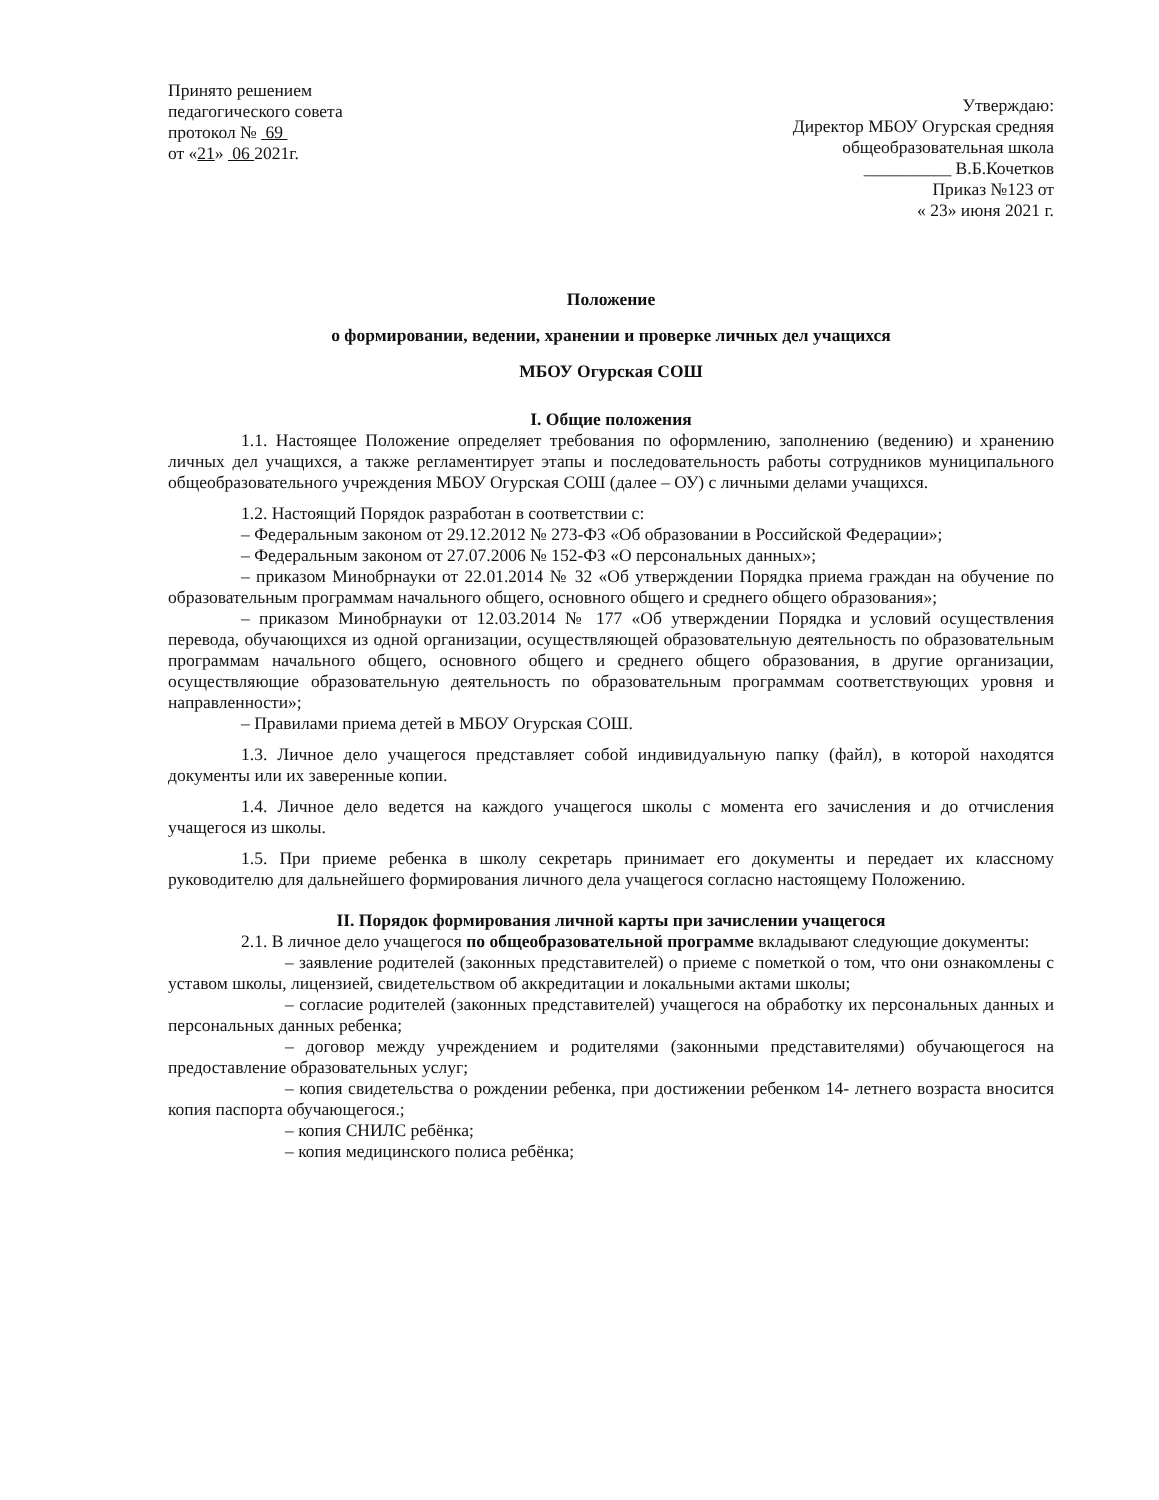Принято решением
педагогического совета
протокол № 69
от «21» 06 2021г.
Утверждаю:
Директор МБОУ Огурская средняя
общеобразовательная школа
__________ В.Б.Кочетков
Приказ №123 от
« 23» июня 2021 г.
Положение
о формировании, ведении, хранении и проверке личных дел учащихся
МБОУ Огурская СОШ
I. Общие положения
1.1. Настоящее Положение определяет требования по оформлению, заполнению (ведению) и хранению личных дел учащихся, а также регламентирует этапы и последовательность работы сотрудников муниципального общеобразовательного учреждения МБОУ Огурская СОШ (далее – ОУ) с личными делами учащихся.
1.2. Настоящий Порядок разработан в соответствии с:
– Федеральным законом от 29.12.2012 № 273-ФЗ «Об образовании в Российской Федерации»;
– Федеральным законом от 27.07.2006 № 152-ФЗ «О персональных данных»;
– приказом Минобрнауки от 22.01.2014 № 32 «Об утверждении Порядка приема граждан на обучение по образовательным программам начального общего, основного общего и среднего общего образования»;
– приказом Минобрнауки от 12.03.2014 № 177 «Об утверждении Порядка и условий осуществления перевода, обучающихся из одной организации, осуществляющей образовательную деятельность по образовательным программам начального общего, основного общего и среднего общего образования, в другие организации, осуществляющие образовательную деятельность по образовательным программам соответствующих уровня и направленности»;
– Правилами приема детей в МБОУ Огурская СОШ.
1.3. Личное дело учащегося представляет собой индивидуальную папку (файл), в которой находятся документы или их заверенные копии.
1.4. Личное дело ведется на каждого учащегося школы с момента его зачисления и до отчисления учащегося из школы.
1.5. При приеме ребенка в школу секретарь принимает его документы и передает их классному руководителю для дальнейшего формирования личного дела учащегося согласно настоящему Положению.
II. Порядок формирования личной карты при зачислении учащегося
2.1. В личное дело учащегося по общеобразовательной программе вкладывают следующие документы:
– заявление родителей (законных представителей) о приеме с пометкой о том, что они ознакомлены с уставом школы, лицензией, свидетельством об аккредитации и локальными актами школы;
– согласие родителей (законных представителей) учащегося на обработку их персональных данных и персональных данных ребенка;
– договор между учреждением и родителями (законными представителями) обучающегося на предоставление образовательных услуг;
– копия свидетельства о рождении ребенка, при достижении ребенком 14- летнего возраста вносится копия паспорта обучающегося.;
– копия СНИЛС ребёнка;
– копия медицинского полиса ребёнка;